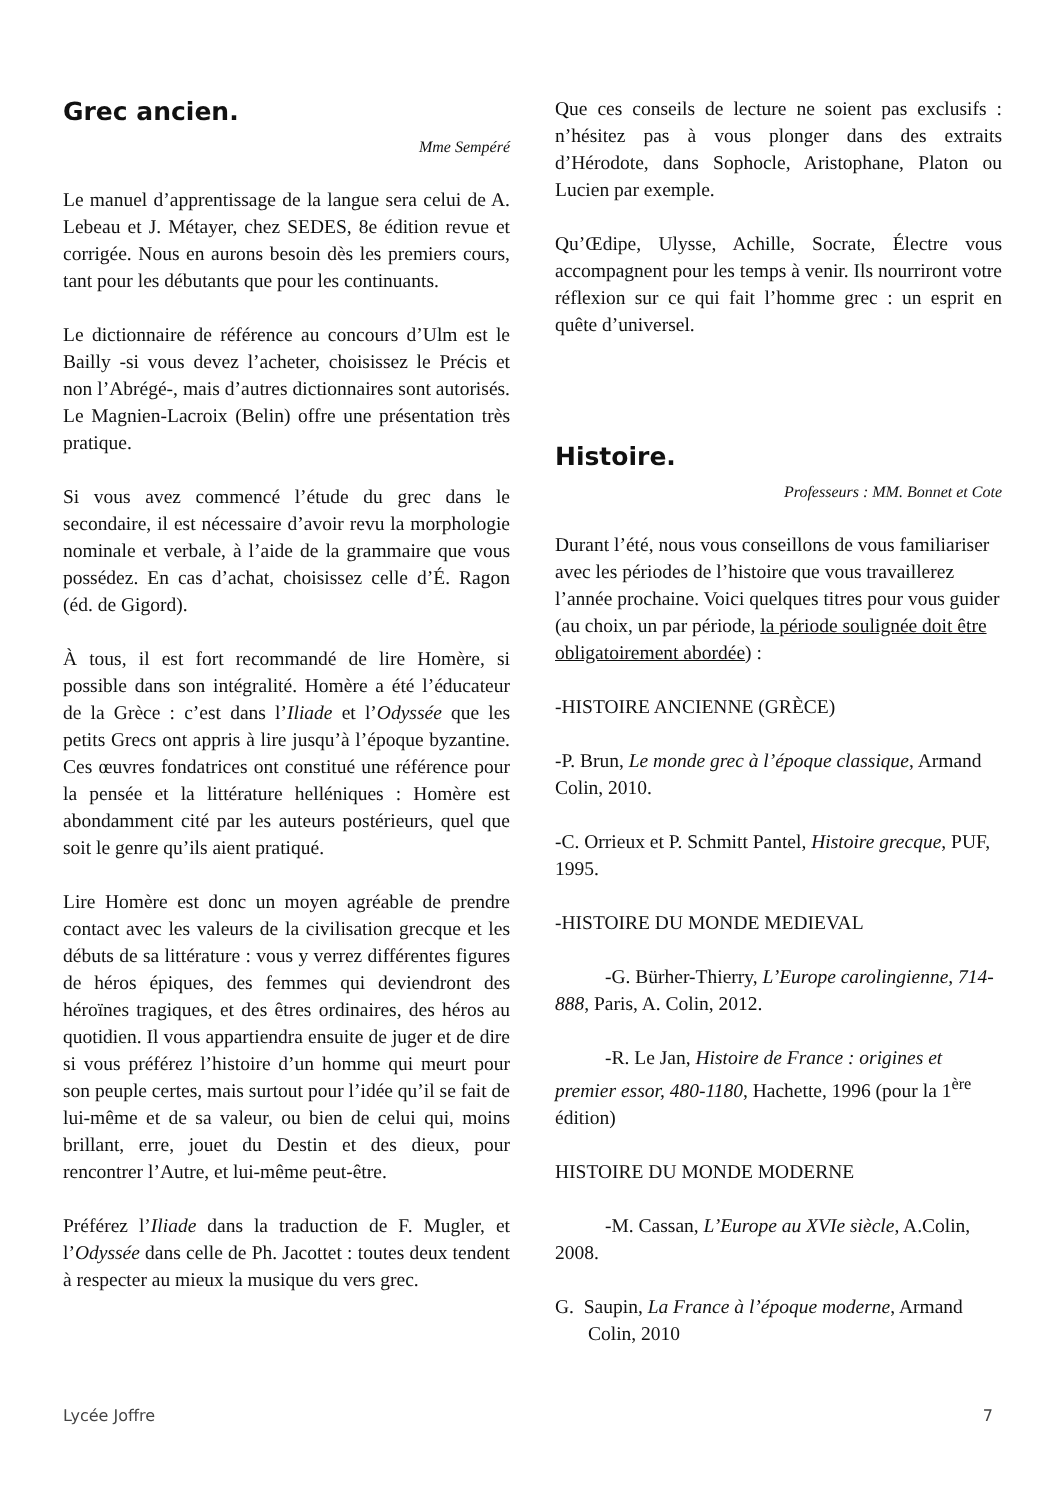Grec ancien.
Mme Sempéré
Le manuel d’apprentissage de la langue sera celui de A. Lebeau et J. Métayer, chez SEDES, 8e édition revue et corrigée. Nous en aurons besoin dès les premiers cours, tant pour les débutants que pour les continuants.
Le dictionnaire de référence au concours d’Ulm est le Bailly -si vous devez l’acheter, choisissez le Précis et non l’Abrégé-, mais d’autres dictionnaires sont autorisés. Le Magnien-Lacroix (Belin) offre une présentation très pratique.
Si vous avez commencé l’étude du grec dans le secondaire, il est nécessaire d’avoir revu la morphologie nominale et verbale, à l’aide de la grammaire que vous possédez. En cas d’achat, choisissez celle d’É. Ragon (éd. de Gigord).
À tous, il est fort recommandé de lire Homère, si possible dans son intégralité. Homère a été l’éducateur de la Grèce : c’est dans l’Iliade et l’Odyssée que les petits Grecs ont appris à lire jusqu’à l’époque byzantine. Ces œuvres fondatrices ont constitué une référence pour la pensée et la littérature helléniques : Homère est abondamment cité par les auteurs postérieurs, quel que soit le genre qu’ils aient pratiqué.
Lire Homère est donc un moyen agréable de prendre contact avec les valeurs de la civilisation grecque et les débuts de sa littérature : vous y verrez différentes figures de héros épiques, des femmes qui deviendront des héroïnes tragiques, et des êtres ordinaires, des héros au quotidien. Il vous appartiendra ensuite de juger et de dire si vous préférez l’histoire d’un homme qui meurt pour son peuple certes, mais surtout pour l’idée qu’il se fait de lui-même et de sa valeur, ou bien de celui qui, moins brillant, erre, jouet du Destin et des dieux, pour rencontrer l’Autre, et lui-même peut-être.
Préférez l’Iliade dans la traduction de F. Mugler, et l’Odyssée dans celle de Ph. Jacottet : toutes deux tendent à respecter au mieux la musique du vers grec.
Que ces conseils de lecture ne soient pas exclusifs : n’hésitez pas à vous plonger dans des extraits d’Hérodote, dans Sophocle, Aristophane, Platon ou Lucien par exemple.
Qu’Œdipe, Ulysse, Achille, Socrate, Électre vous accompagnent pour les temps à venir. Ils nourriront votre réflexion sur ce qui fait l’homme grec : un esprit en quête d’universel.
Histoire.
Professeurs : MM. Bonnet et Cote
Durant l’été, nous vous conseillons de vous familiariser avec les périodes de l’histoire que vous travaillerez l’année prochaine. Voici quelques titres pour vous guider (au choix, un par période, la période soulignée doit être obligatoirement abordée) :
-HISTOIRE ANCIENNE (GRÈCE)
-P. Brun, Le monde grec à l’époque classique, Armand Colin, 2010.
-C. Orrieux et P. Schmitt Pantel, Histoire grecque, PUF, 1995.
-HISTOIRE DU MONDE MEDIEVAL
-G. Bürher-Thierry, L’Europe carolingienne, 714-888, Paris, A. Colin, 2012.
-R. Le Jan, Histoire de France : origines et premier essor, 480-1180, Hachette, 1996 (pour la 1<sup>ère</sup> édition)
HISTOIRE DU MONDE MODERNE
-M. Cassan, L’Europe au XVIe siècle, A.Colin, 2008.
G. Saupin, La France à l’époque moderne, Armand Colin, 2010
Lycée Joffre 7